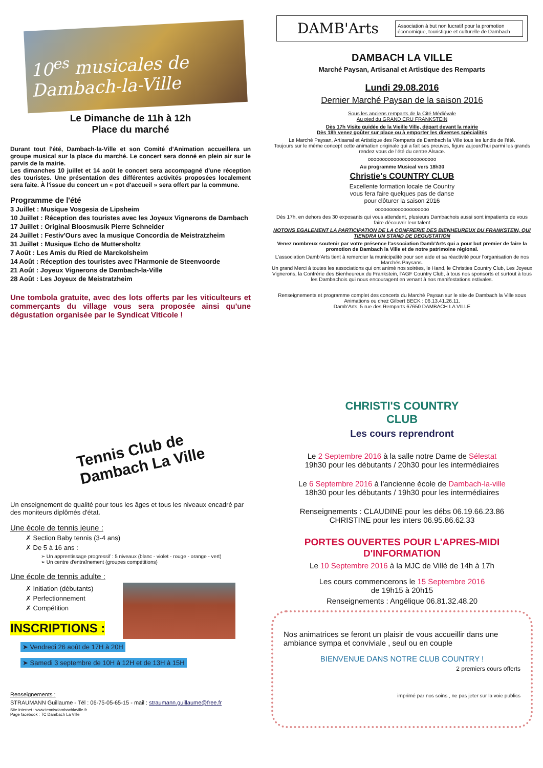10<sup>es</sup> musicales de Dambach-la-Ville
Le Dimanche de 11h à 12h
Place du marché
Durant tout l'été, Dambach-la-Ville et son Comité d'Animation accueillera un groupe musical sur la place du marché. Le concert sera donné en plein air sur le parvis de la mairie.
Les dimanches 10 juillet et 14 août le concert sera accompagné d'une réception des touristes. Une présentation des différentes activités proposées localement sera faite. À l'issue du concert un « pot d'accueil » sera offert par la commune.
Programme de l'été
3 Juillet : Musique Vosgesia de Lipsheim
10 Juillet : Réception des touristes avec les Joyeux Vignerons de Dambach
17 Juillet : Original Bloosmusik Pierre Schneider
24 Juillet : Festiv'Ours avec la musique Concordia de Meistratzheim
31 Juillet : Musique Echo de Muttersholtz
7 Août : Les Amis du Ried de Marckolsheim
14 Août : Réception des touristes avec l'Harmonie de Steenvoorde
21 Août : Joyeux Vignerons de Dambach-la-Ville
28 Août : Les Joyeux de Meistratzheim
Une tombola gratuite, avec des lots offerts par les viticulteurs et commerçants du village vous sera proposée ainsi qu'une dégustation organisée par le Syndicat Viticole !
DAMB'Arts
Association à but non lucratif pour la promotion économique, touristique et culturelle de Dambach
DAMBACH LA VILLE
Marché Paysan, Artisanal et Artistique des Remparts
Lundi 29.08.2016
Dernier Marché Paysan de la saison 2016
Sous les anciens remparts de la Cité Médiévale
Au pied du GRAND CRU FRANKSTEIN
Dès 17h Visite guidée de la Vieille Ville, départ devant la mairie
Dès 18h venez goûter sur place ou à emporter les diverses spécialités
Le Marché Paysan, Artisanal et Artistique des Remparts de Dambach la Ville tous les lundis de l'été.
Toujours sur le même concept cette animation originale qui a fait ses preuves, figure aujourd'hui parmi les grands rendez vous de l'été du centre Alsace.
oooooooooooooooooooooooo
Au programme Musical vers 18h30
Christie's COUNTRY CLUB
Excellente formation locale de Country
vous fera faire quelques pas de danse
pour clôturer la saison 2016
ooooooooooooooooooo
Dès 17h, en dehors des 30 exposants qui vous attendent, plusieurs Dambachois aussi sont impatients de vous faire découvrir leur talent
NOTONS EGALEMENT LA PARTICIPATION DE LA CONFRERIE DES BIENHEUREUX DU FRANKSTEIN, QUI TIENDRA UN STAND DE DEGUSTATION
Venez nombreux soutenir par votre présence l'association Damb'Arts qui a pour but premier de faire la promotion de Dambach la Ville et de notre patrimoine régional.
L'association Damb'Arts tient à remercier la municipalité pour son aide et sa réactivité pour l'organisation de nos Marchés Paysans.
Un grand Merci à toutes les associations qui ont animé nos soirées, le Hand, le Christies Country Club, Les Joyeux Vignerons, la Confrérie des Bienheureux du Frankstein, l'AGF Country Club, à tous nos sponsorts et surtout à tous les Dambachois qui nous encouragent en venant à nos manifestations estivales.
Renseignements et programme complet des concerts du Marché Paysan sur le site de Dambach la Ville sous Animations ou chez Gilbert BECK : 06.13.41.26.11.
Damb'Arts, 5 rue des Remparts 67650 DAMBACH LA VILLE
Tennis Club de Dambach La Ville
Un enseignement de qualité pour tous les âges et tous les niveaux encadré par des moniteurs diplômés d'état.
Une école de tennis jeune :
✗ Section Baby tennis (3-4 ans)
✗ De 5 à 16 ans :
➢ Un apprentissage progressif : 5 niveaux (blanc - violet - rouge - orange - vert)
➢ Un centre d'entraînement (groupes compétitions)
Une école de tennis adulte :
✗ Initiation (débutants)
✗ Perfectionnement
✗ Compétition
INSCRIPTIONS :
➤ Vendredi 26 août de 17H à 20H
➤ Samedi 3 septembre de 10H à 12H et de 13H à 15H
Renseignements :
STRAUMANN Guillaume - Tél : 06-75-05-65-15 - mail : straumann.guillaume@free.fr
Site internet : www.tennisdambachlaville.fr
Page facebook : TC Dambach La Ville
CHRISTI'S COUNTRY
CLUB
Les cours reprendront
Le 2 Septembre 2016 à la salle notre Dame de Sélestat
19h30 pour les débutants / 20h30 pour les intermédiaires
Le 6 Septembre 2016 à l'ancienne école de Dambach-la-ville
18h30 pour les débutants / 19h30 pour les intermédiaires
Renseignements : CLAUDINE pour les débs 06.19.66.23.86
CHRISTINE pour les inters 06.95.86.62.33
PORTES OUVERTES POUR L'APRES-MIDI
D'INFORMATION
Le 10 Septembre 2016 à la MJC de Villé de 14h à 17h
Les cours commencerons le 15 Septembre 2016
de 19h15 à 20h15
Renseignements : Angélique 06.81.32.48.20
Nos animatrices se feront un plaisir de vous accueillir dans une ambiance sympa et conviviale , seul ou en couple
BIENVENUE DANS NOTRE CLUB COUNTRY !
2 premiers cours offerts
imprimé par nos soins , ne pas jeter sur la voie publics